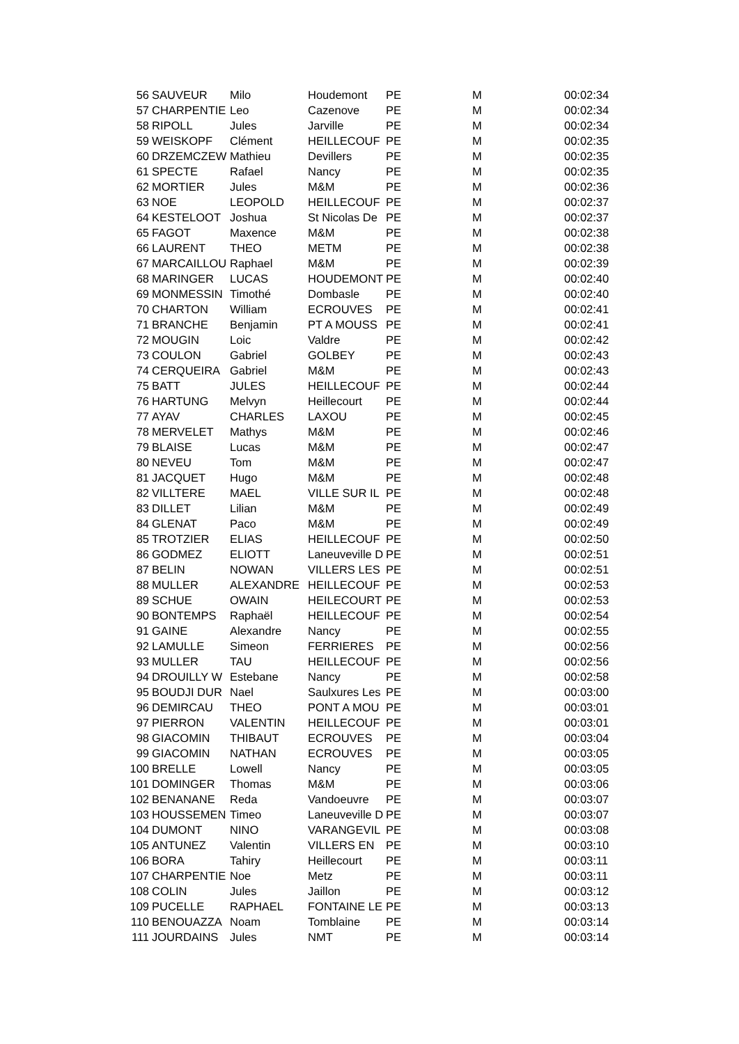| 56 | SAUVEUR | Milo | Houdemont | PE | M | 00:02:34 |
| 57 | CHARPENTIE | Leo | Cazenove | PE | M | 00:02:34 |
| 58 | RIPOLL | Jules | Jarville | PE | M | 00:02:34 |
| 59 | WEISKOPF | Clément | HEILLECOUF | PE | M | 00:02:35 |
| 60 | DRZEMCZEW | Mathieu | Devillers | PE | M | 00:02:35 |
| 61 | SPECTE | Rafael | Nancy | PE | M | 00:02:35 |
| 62 | MORTIER | Jules | M&M | PE | M | 00:02:36 |
| 63 | NOE | LEOPOLD | HEILLECOUF | PE | M | 00:02:37 |
| 64 | KESTELOOT | Joshua | St Nicolas De | PE | M | 00:02:37 |
| 65 | FAGOT | Maxence | M&M | PE | M | 00:02:38 |
| 66 | LAURENT | THEO | METM | PE | M | 00:02:38 |
| 67 | MARCAILLOU | Raphael | M&M | PE | M | 00:02:39 |
| 68 | MARINGER | LUCAS | HOUDEMONT | PE | M | 00:02:40 |
| 69 | MONMESSIN | Timothé | Dombasle | PE | M | 00:02:40 |
| 70 | CHARTON | William | ECROUVES | PE | M | 00:02:41 |
| 71 | BRANCHE | Benjamin | PT A MOUSS | PE | M | 00:02:41 |
| 72 | MOUGIN | Loic | Valdre | PE | M | 00:02:42 |
| 73 | COULON | Gabriel | GOLBEY | PE | M | 00:02:43 |
| 74 | CERQUEIRA | Gabriel | M&M | PE | M | 00:02:43 |
| 75 | BATT | JULES | HEILLECOUF | PE | M | 00:02:44 |
| 76 | HARTUNG | Melvyn | Heillecourt | PE | M | 00:02:44 |
| 77 | AYAV | CHARLES | LAXOU | PE | M | 00:02:45 |
| 78 | MERVELET | Mathys | M&M | PE | M | 00:02:46 |
| 79 | BLAISE | Lucas | M&M | PE | M | 00:02:47 |
| 80 | NEVEU | Tom | M&M | PE | M | 00:02:47 |
| 81 | JACQUET | Hugo | M&M | PE | M | 00:02:48 |
| 82 | VILLTERE | MAEL | VILLE SUR IL | PE | M | 00:02:48 |
| 83 | DILLET | Lilian | M&M | PE | M | 00:02:49 |
| 84 | GLENAT | Paco | M&M | PE | M | 00:02:49 |
| 85 | TROTZIER | ELIAS | HEILLECOUF | PE | M | 00:02:50 |
| 86 | GODMEZ | ELIOTT | Laneuveville D | PE | M | 00:02:51 |
| 87 | BELIN | NOWAN | VILLERS LES | PE | M | 00:02:51 |
| 88 | MULLER | ALEXANDRE | HEILLECOUF | PE | M | 00:02:53 |
| 89 | SCHUE | OWAIN | HEILECOURT | PE | M | 00:02:53 |
| 90 | BONTEMPS | Raphaël | HEILLECOUF | PE | M | 00:02:54 |
| 91 | GAINE | Alexandre | Nancy | PE | M | 00:02:55 |
| 92 | LAMULLE | Simeon | FERRIERES | PE | M | 00:02:56 |
| 93 | MULLER | TAU | HEILLECOUF | PE | M | 00:02:56 |
| 94 | DROUILLY W | Estebane | Nancy | PE | M | 00:02:58 |
| 95 | BOUDJI DUR | Nael | Saulxures Les | PE | M | 00:03:00 |
| 96 | DEMIRCAU | THEO | PONT A MOU | PE | M | 00:03:01 |
| 97 | PIERRON | VALENTIN | HEILLECOUF | PE | M | 00:03:01 |
| 98 | GIACOMIN | THIBAUT | ECROUVES | PE | M | 00:03:04 |
| 99 | GIACOMIN | NATHAN | ECROUVES | PE | M | 00:03:05 |
| 100 | BRELLE | Lowell | Nancy | PE | M | 00:03:05 |
| 101 | DOMINGER | Thomas | M&M | PE | M | 00:03:06 |
| 102 | BENANANE | Reda | Vandoeuvre | PE | M | 00:03:07 |
| 103 | HOUSSEMEN | Timeo | Laneuveville D | PE | M | 00:03:07 |
| 104 | DUMONT | NINO | VARANGEVIL | PE | M | 00:03:08 |
| 105 | ANTUNEZ | Valentin | VILLERS EN | PE | M | 00:03:10 |
| 106 | BORA | Tahiry | Heillecourt | PE | M | 00:03:11 |
| 107 | CHARPENTIE | Noe | Metz | PE | M | 00:03:11 |
| 108 | COLIN | Jules | Jaillon | PE | M | 00:03:12 |
| 109 | PUCELLE | RAPHAEL | FONTAINE LE | PE | M | 00:03:13 |
| 110 | BENOUAZZA | Noam | Tomblaine | PE | M | 00:03:14 |
| 111 | JOURDAINS | Jules | NMT | PE | M | 00:03:14 |